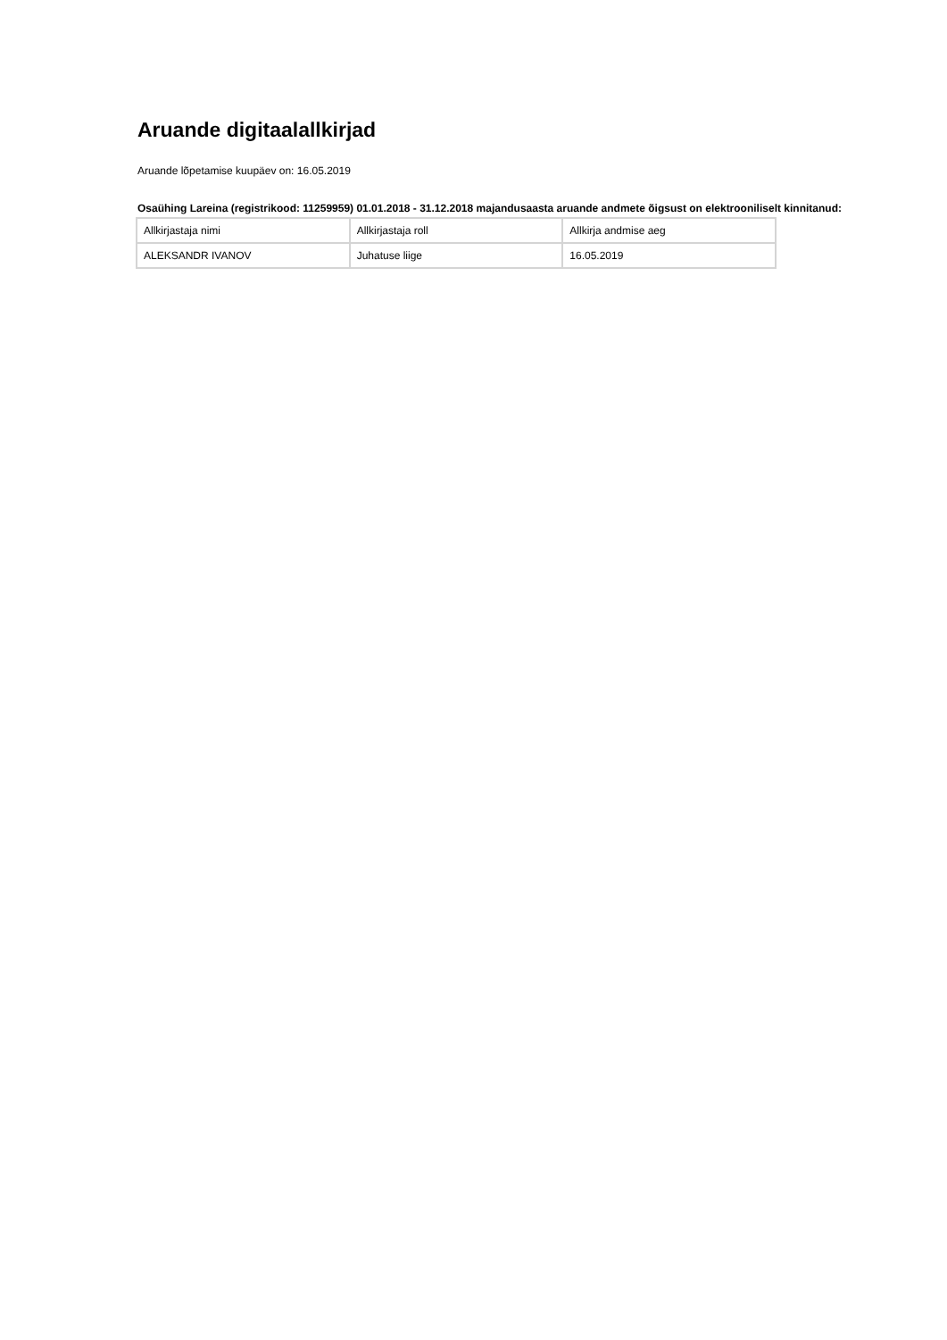Aruande digitaalallkirjad
Aruande lõpetamise kuupäev on: 16.05.2019
Osaühing Lareina (registrikood: 11259959) 01.01.2018 - 31.12.2018 majandusaasta aruande andmete õigsust on elektrooniliselt kinnitanud:
| Allkirjastaja nimi | Allkirjastaja roll | Allkirja andmise aeg |
| ALEKSANDR IVANOV | Juhatuse liige | 16.05.2019 |